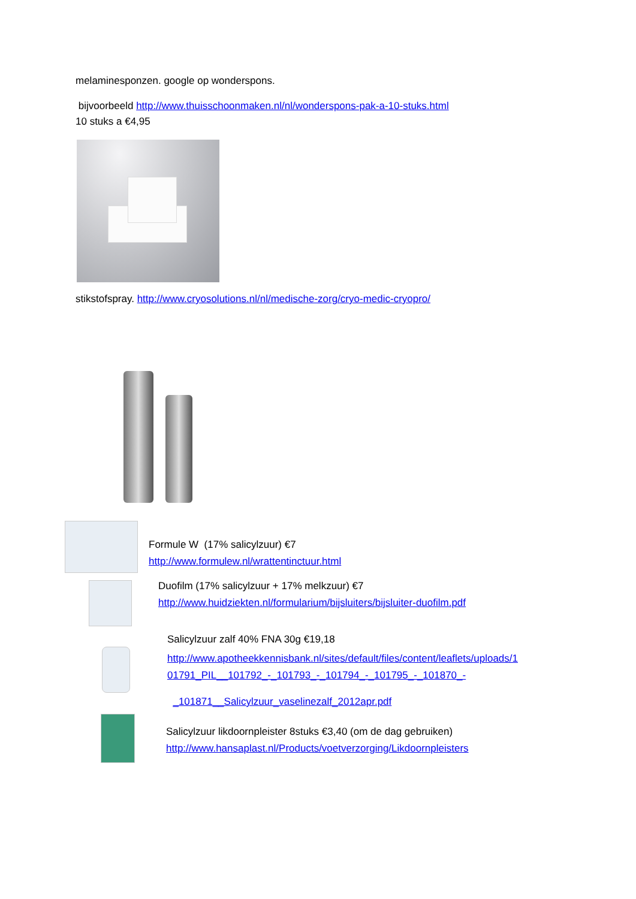melaminesponzen. google op wonderspons.
bijvoorbeeld http://www.thuisschoonmaken.nl/nl/wonderspons-pak-a-10-stuks.html
10 stuks a €4,95
stikstofspray. http://www.cryosolutions.nl/nl/medische-zorg/cryo-medic-cryopro/
Formule W (17% salicylzuur) €7
http://www.formulew.nl/wrattentinctuur.html
Duofilm (17% salicylzuur + 17% melkzuur) €7
http://www.huidziekten.nl/formularium/bijsluiters/bijsluiter-duofilm.pdf
Salicylzuur zalf 40% FNA 30g €19,18
http://www.apotheekkennisbank.nl/sites/default/files/content/leaflets/uploads/1
01791_PIL__101792_-_101793_-_101794_-_101795_-_101870_-
_101871__Salicylzuur_vaselinezalf_2012apr.pdf
Salicylzuur likdoornpleister 8stuks €3,40 (om de dag gebruiken)
http://www.hansaplast.nl/Products/voetverzorging/Likdoornpleisters